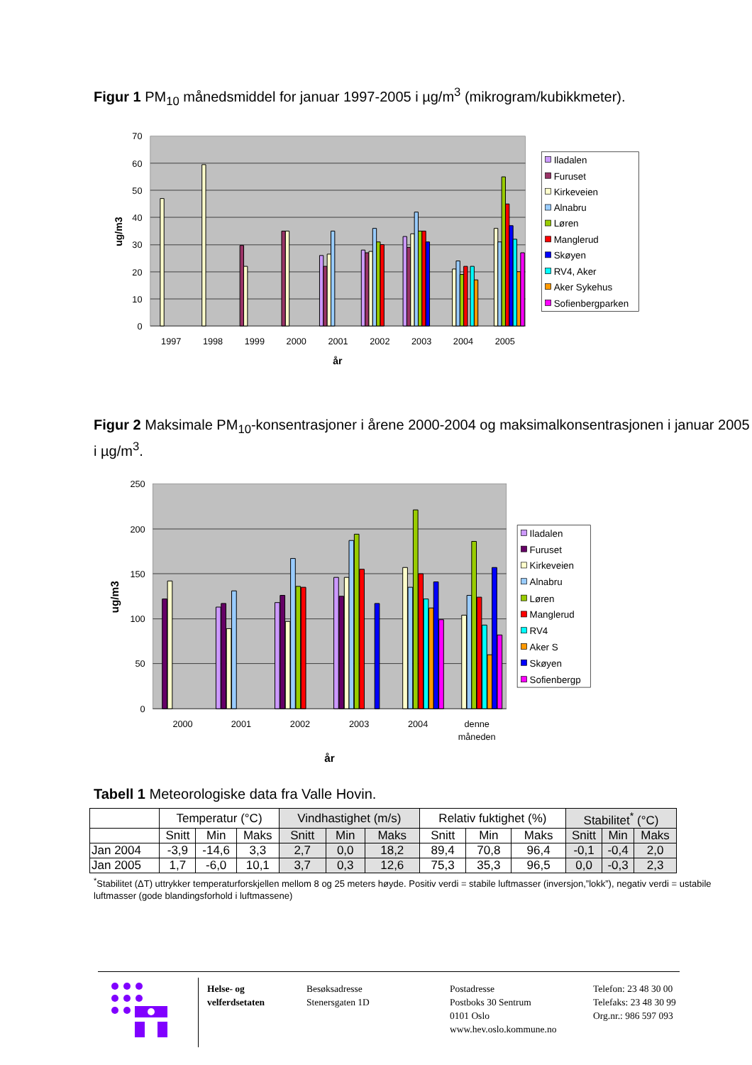Figur 1 PM<sub>10</sub> månedsmiddel for januar 1997-2005 i µg/m<sup>3</sup> (mikrogram/kubikkmeter).
70
60
50
40
30
20
10
0
ug/m3
1997
1998
1999
2000
2001
2002
2003
2004
2005
år
Iladalen
Furuset
Kirkeveien
Alnabru
Løren
Manglerud
Skøyen
RV4, Aker
Aker Sykehus
Sofienbergparken
Figur 2 Maksimale PM<sub>10</sub>-konsentrasjoner i årene 2000-2004 og maksimalkonsentrasjonen i januar 2005 i µg/m<sup>3</sup>.
250
200
150
100
50
0
ug/m3
2000
2001
2002
2003
2004
denne
måneden
år
Iladalen
Furuset
Kirkeveien
Alnabru
Løren
Manglerud
RV4
Aker S
Skøyen
Sofienbergp
Tabell 1 Meteorologiske data fra Valle Hovin.
| | Temperatur (°C) | | | Vindhastighet (m/s) | | | Relativ fuktighet (%) | | | Stabilitet<sup>*</sup> (°C) | | |
| | Snitt | Min | Maks | Snitt | Min | Maks | Snitt | Min | Maks | Snitt | Min | Maks |
| Jan 2004 | -3,9 | -14,6 | 3,3 | 2,7 | 0,0 | 18,2 | 89,4 | 70,8 | 96,4 | -0,1 | -0,4 | 2,0 |
| Jan 2005 | 1,7 | -6,0 | 10,1 | 3,7 | 0,3 | 12,6 | 75,3 | 35,3 | 96,5 | 0,0 | -0,3 | 2,3 |
<sup>*</sup> Stabilitet (ΔT) uttrykker temperaturforskjellen mellom 8 og 25 meters høyde. Positiv verdi = stabile luftmasser (inversjon,”lokk”), negativ verdi = ustabile luftmasser (gode blandingsforhold i luftmassene)
Helse- og
velferdsetaten
Besøksadresse
Stenersgaten 1D
Postadresse
Postboks 30 Sentrum
0101 Oslo
www.hev.oslo.kommune.no
Telefon: 23 48 30 00
Telefaks: 23 48 30 99
Org.nr.: 986 597 093